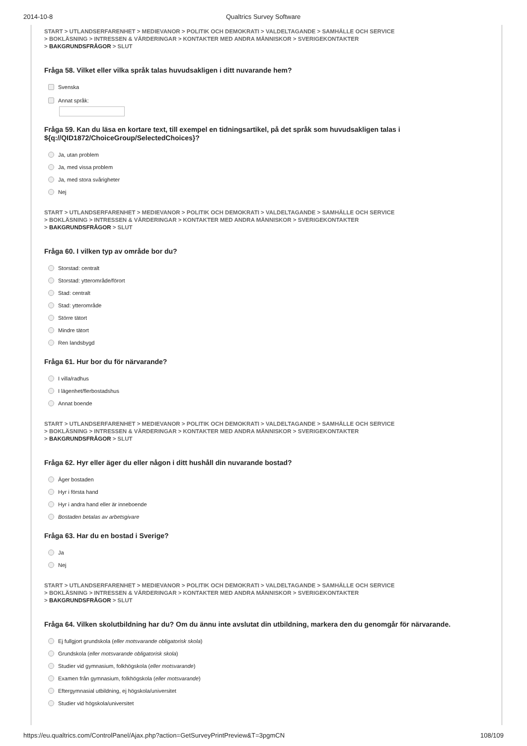2014-10-8 Qualtrics Survey Software
START > UTLANDSERFARENHET > MEDIEVANOR > POLITIK OCH DEMOKRATI > VALDELTAGANDE > SAMHÄLLE OCH SERVICE
> BOKLÄSNING > INTRESSEN & VÄRDERINGAR > KONTAKTER MED ANDRA MÄNNISKOR > SVERIGEKONTAKTER
> BAKGRUNDSFRÅGOR > SLUT
Fråga 58. Vilket eller vilka språk talas huvudsakligen i ditt nuvarande hem?
Svenska
Annat språk:
Fråga 59. Kan du läsa en kortare text, till exempel en tidningsartikel, på det språk som huvudsakligen talas i ${q://QID1872/ChoiceGroup/SelectedChoices}?
Ja, utan problem
Ja, med vissa problem
Ja, med stora svårigheter
Nej
START > UTLANDSERFARENHET > MEDIEVANOR > POLITIK OCH DEMOKRATI > VALDELTAGANDE > SAMHÄLLE OCH SERVICE
> BOKLÄSNING > INTRESSEN & VÄRDERINGAR > KONTAKTER MED ANDRA MÄNNISKOR > SVERIGEKONTAKTER
> BAKGRUNDSFRÅGOR > SLUT
Fråga 60. I vilken typ av område bor du?
Storstad: centralt
Storstad: ytterområde/förort
Stad: centralt
Stad: ytterområde
Större tätort
Mindre tätort
Ren landsbygd
Fråga 61. Hur bor du för närvarande?
I villa/radhus
I lägenhet/flerbostadshus
Annat boende
START > UTLANDSERFARENHET > MEDIEVANOR > POLITIK OCH DEMOKRATI > VALDELTAGANDE > SAMHÄLLE OCH SERVICE
> BOKLÄSNING > INTRESSEN & VÄRDERINGAR > KONTAKTER MED ANDRA MÄNNISKOR > SVERIGEKONTAKTER
> BAKGRUNDSFRÅGOR > SLUT
Fråga 62. Hyr eller äger du eller någon i ditt hushåll din nuvarande bostad?
Äger bostaden
Hyr i första hand
Hyr i andra hand eller är inneboende
Bostaden betalas av arbetsgivare
Fråga 63. Har du en bostad i Sverige?
Ja
Nej
START > UTLANDSERFARENHET > MEDIEVANOR > POLITIK OCH DEMOKRATI > VALDELTAGANDE > SAMHÄLLE OCH SERVICE
> BOKLÄSNING > INTRESSEN & VÄRDERINGAR > KONTAKTER MED ANDRA MÄNNISKOR > SVERIGEKONTAKTER
> BAKGRUNDSFRÅGOR > SLUT
Fråga 64. Vilken skolutbildning har du? Om du ännu inte avslutat din utbildning, markera den du genomgår för närvarande.
Ej fullgjort grundskola (eller motsvarande obligatorisk skola)
Grundskola (eller motsvarande obligatorisk skola)
Studier vid gymnasium, folkhögskola (eller motsvarande)
Examen från gymnasium, folkhögskola (eller motsvarande)
Eftergymnasial utbildning, ej högskola/universitet
Studier vid högskola/universitet
https://eu.qualtrics.com/ControlPanel/Ajax.php?action=GetSurveyPrintPreview&T=3pgmCN 108/109